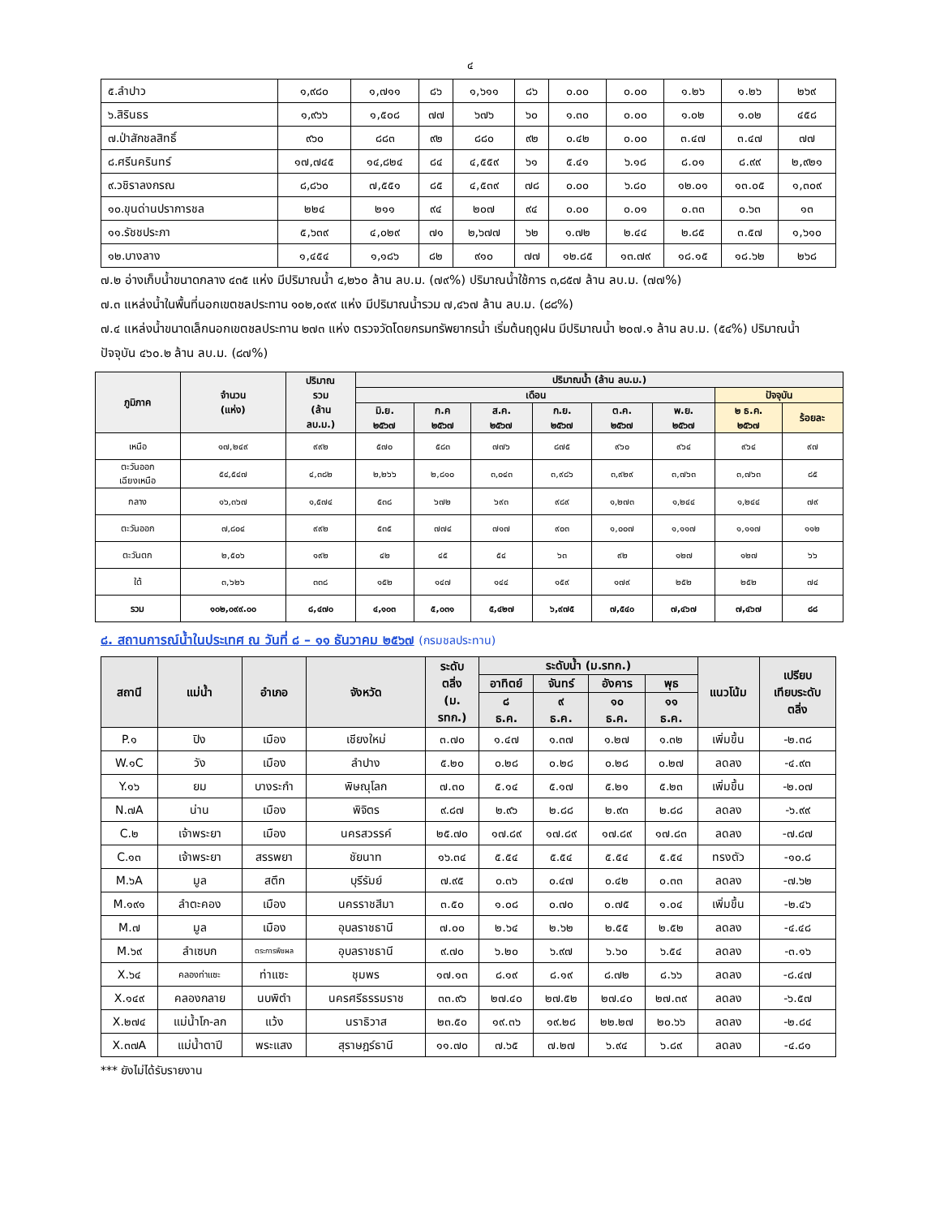๔
| ๕.ลำปาว | ๑,๙๘๐ | ๑,๗๑๑ | ๘๖ | ๑,๖๑๑ | ๘๖ | ๐.๐๐ | ๐.๐๐ | ๑.๒๖ | ๑.๒๖ | ๒๖๙ |
| ๖.สิรินธร | ๑,๙๖๖ | ๑,๕๐๘ | ๗๗ | ๖๗๖ | ๖๐ | ๑.๓๐ | ๐.๐๐ | ๑.๐๒ | ๑.๐๒ | ๔๕๘ |
| ๗.ป่าสักชลสิทธิ์ | ๙๖๐ | ๘๘๓ | ๙๒ | ๘๘๐ | ๙๒ | ๐.๔๒ | ๐.๐๐ | ๓.๔๗ | ๓.๔๗ | ๗๗ |
| ๘.ศรีนครินทร์ | ๑๗,๗๔๕ | ๑๔,๘๒๔ | ๘๔ | ๔,๕๕๙ | ๖๑ | ๕.๔๑ | ๖.๑๘ | ๘.๐๑ | ๘.๙๙ | ๒,๙๒๑ |
| ๙.วชิราลงกรณ | ๘,๘๖๐ | ๗,๕๕๑ | ๘๕ | ๔,๕๓๙ | ๗๘ | ๐.๐๐ | ๖.๘๐ | ๑๒.๐๑ | ๑๓.๐๕ | ๑,๓๐๙ |
| ๑๐.ขุนด่านปราการชล | ๒๒๔ | ๒๑๑ | ๙๔ | ๒๐๗ | ๙๔ | ๐.๐๐ | ๐.๐๑ | ๐.๓๓ | ๐.๖๓ | ๑๓ |
| ๑๑.รัชชประภา | ๕,๖๓๙ | ๔,๐๒๙ | ๗๑ | ๒,๖๗๗ | ๖๒ | ๑.๗๒ | ๒.๔๔ | ๒.๘๕ | ๓.๕๗ | ๑,๖๑๐ |
| ๑๒.บางลาง | ๑,๔๕๔ | ๑,๑๘๖ | ๘๒ | ๙๑๐ | ๗๗ | ๑๒.๘๕ | ๑๓.๗๙ | ๑๘.๑๕ | ๑๘.๖๒ | ๒๖๘ |
๗.๒ อ่างเก็บน้ำขนาดกลาง ๔๓๕ แห่ง มีปริมาณน้ำ ๔,๒๖๐ ล้าน ลบ.ม. (๗๙%) ปริมาณน้ำใช้การ ๓,๘๕๗ ล้าน ลบ.ม. (๗๗%)
๗.๓ แหล่งน้ำในพื้นที่นอกเขตชลประทาน ๑๐๒,๐๙๙ แห่ง มีปริมาณน้ำรวม ๗,๔๖๗ ล้าน ลบ.ม. (๘๘%)
๗.๔ แหล่งน้ำขนาดเล็กนอกเขตชลประทาน ๒๗๓ แห่ง ตรวจวัดโดยกรมทรัพยากรน้ำ เริ่มต้นฤดูฝน มีปริมาณน้ำ ๒๐๗.๑ ล้าน ลบ.ม. (๕๔%) ปริมาณน้ำปัจจุบัน ๔๖๐.๒ ล้าน ลบ.ม. (๘๗%)
| ภูมิภาค | จำนวน (แห่ง) | ปริมาณ รวม (ล้าน ลบ.ม.) | ปริมาณน้ำ (ล้าน ลบ.ม.) | | | | | | | |
| --- | --- | --- | --- | --- | --- | --- | --- | --- | --- | --- |
| | | | เดือน | | | | | | ปัจจุบัน | |
| | | | มิ.ย. ๒๕๖๗ | ก.ค ๒๕๖๗ | ส.ค. ๒๕๖๗ | ก.ย. ๒๕๖๗ | ต.ค. ๒๕๖๗ | พ.ย. ๒๕๖๗ | ๒ ธ.ค. ๒๕๖๗ | ร้อยละ |
| เหนือ | ๑๗,๒๔๙ | ๙๙๒ | ๕๗๐ | ๕๘๓ | ๗๗๖ | ๘๗๕ | ๙๖๐ | ๙๖๔ | ๙๖๔ | ๙๗ |
| ตะวันออก เฉียงเหนือ | ๕๔,๕๔๗ | ๔,๓๘๒ | ๒,๒๖๖ | ๒,๘๑๐ | ๓,๐๔๓ | ๓,๙๘๖ | ๓,๙๒๙ | ๓,๗๖๓ | ๓,๗๖๓ | ๘๕ |
| กลาง | ๑๖,๓๖๗ | ๑,๕๗๔ | ๕๓๘ | ๖๗๒ | ๖๙๓ | ๙๘๙ | ๑,๒๗๓ | ๑,๒๔๔ | ๑,๒๔๔ | ๗๙ |
| ตะวันออก | ๗,๘๐๔ | ๙๙๒ | ๕๓๕ | ๗๗๔ | ๗๑๗ | ๙๐๓ | ๑,๐๐๗ | ๑,๑๑๗ | ๑,๑๑๗ | ๑๑๒ |
| ตะวันตก | ๒,๕๐๖ | ๑๙๒ | ๔๒ | ๔๕ | ๕๔ | ๖๓ | ๙๒ | ๑๒๗ | ๑๒๗ | ๖๖ |
| ใต้ | ๓,๖๒๖ | ๓๓๘ | ๑๕๒ | ๑๔๗ | ๑๔๔ | ๑๕๙ | ๑๗๙ | ๒๕๒ | ๒๕๒ | ๗๔ |
| รวม | ๑๐๒,๐๙๙.๐๐ | ๘,๔๗๐ | ๔,๑๐๓ | ๕,๐๓๑ | ๕,๔๒๗ | ๖,๙๗๕ | ๗,๕๔๐ | ๗,๔๖๗ | ๗,๔๖๗ | ๘๘ |
๘. สถานการณ์น้ำในประเทศ ณ วันที่ ๘ – ๑๑ ธันวาคม ๒๕๖๗ (กรมชลประทาน)
| สถานี | แม่น้ำ | อำเภอ | จังหวัด | ระดับ ตลิ่ง (ม. รทก.) | ระดับน้ำ (ม.รทก.) | | | | แนวโน้ม | เปรียบ เทียบระดับ ตลิ่ง |
| --- | --- | --- | --- | --- | --- | --- | --- | --- | --- | --- |
| | | | | | อาทิตย์ | จันทร์ | อังคาร | พุธ | | |
| | | | | | ๘ ธ.ค. | ๙ ธ.ค. | ๑๐ ธ.ค. | ๑๑ ธ.ค. | | |
| P.๑ | ปิง | เมือง | เชียงใหม่ | ๓.๗๐ | ๑.๔๗ | ๑.๓๗ | ๑.๒๗ | ๑.๓๒ | เพิ่มขึ้น | -๒.๓๘ |
| W.๑C | วัง | เมือง | ลำปาง | ๕.๒๐ | ๐.๒๘ | ๐.๒๘ | ๐.๒๘ | ๐.๒๗ | ลดลง | -๔.๙๓ |
| Y.๑๖ | ยม | บางระกำ | พิษณุโลก | ๗.๓๐ | ๕.๑๔ | ๕.๑๗ | ๕.๒๑ | ๕.๒๓ | เพิ่มขึ้น | -๒.๐๗ |
| N.๗A | น่าน | เมือง | พิจิตร | ๙.๘๗ | ๒.๙๖ | ๒.๘๘ | ๒.๙๓ | ๒.๘๘ | ลดลง | -๖.๙๙ |
| C.๒ | เจ้าพระยา | เมือง | นครสวรรค์ | ๒๕.๗๐ | ๑๗.๘๙ | ๑๗.๘๙ | ๑๗.๘๙ | ๑๗.๘๓ | ลดลง | -๗.๘๗ |
| C.๑๓ | เจ้าพระยา | สรรพยา | ชัยนาท | ๑๖.๓๔ | ๕.๕๔ | ๕.๕๔ | ๕.๕๔ | ๕.๕๔ | ทรงตัว | -๑๐.๘ |
| M.๖A | มูล | สตึก | บุรีรัมย์ | ๗.๙๕ | ๐.๓๖ | ๐.๔๗ | ๐.๔๒ | ๐.๓๓ | ลดลง | -๗.๖๒ |
| M.๑๙๑ | ลำตะคอง | เมือง | นครราชสีมา | ๓.๕๐ | ๑.๐๘ | ๐.๗๐ | ๐.๗๕ | ๑.๐๔ | เพิ่มขึ้น | -๒.๔๖ |
| M.๗ | มูล | เมือง | อุบลราชธานี | ๗.๐๐ | ๒.๖๔ | ๒.๖๒ | ๒.๕๕ | ๒.๕๒ | ลดลง | -๔.๔๘ |
| M.๖๙ | ลำเซบก | ตระการพืชผล | อุบลราชธานี | ๙.๗๐ | ๖.๒๐ | ๖.๙๗ | ๖.๖๐ | ๖.๕๔ | ลดลง | -๓.๑๖ |
| X.๖๔ | คลองท่าแซะ | ท่าแซะ | ชุมพร | ๑๗.๑๓ | ๘.๑๙ | ๘.๑๙ | ๘.๗๒ | ๘.๖๖ | ลดลง | -๘.๔๗ |
| X.๑๔๙ | คลองกลาย | นบพิตำ | นครศรีธรรมราช | ๓๓.๙๖ | ๒๗.๔๐ | ๒๗.๕๒ | ๒๗.๔๐ | ๒๗.๓๙ | ลดลง | -๖.๕๗ |
| X.๒๗๔ | แม่น้ำโก-ลก | แว้ง | นราธิวาส | ๒๓.๕๐ | ๑๙.๓๖ | ๑๙.๒๘ | ๒๒.๒๗ | ๒๐.๖๖ | ลดลง | -๒.๘๔ |
| X.๓๗A | แม่น้ำตาปี | พระแสง | สุราษฎร์ธานี | ๑๑.๗๐ | ๗.๖๕ | ๗.๒๗ | ๖.๙๔ | ๖.๘๙ | ลดลง | -๔.๘๑ |
*** ยังไม่ได้รับรายงาน